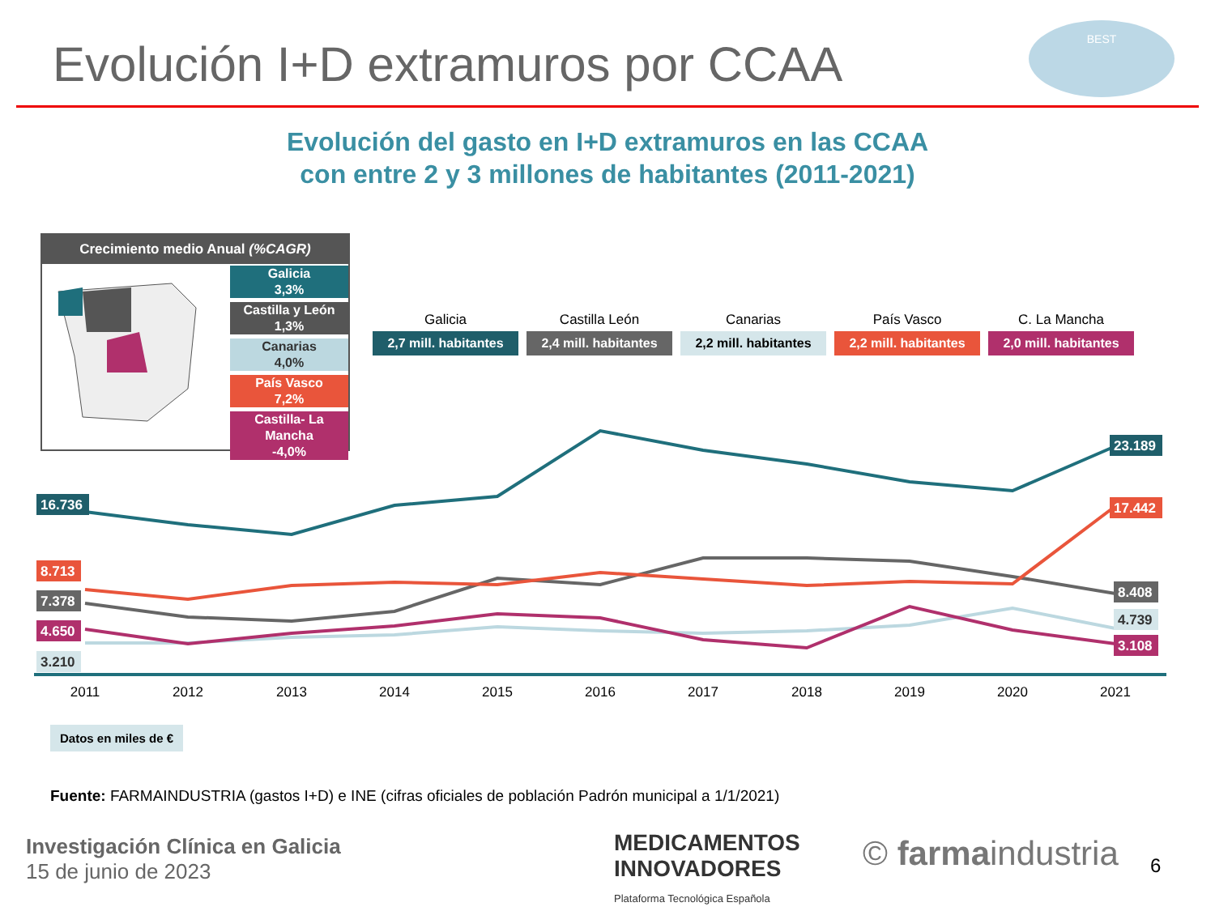Evolución I+D extramuros por CCAA
BEST
Evolución del gasto en I+D extramuros en las CCAA
con entre 2 y 3 millones de habitantes (2011-2021)
Crecimiento medio Anual (%CAGR)
Galicia
3,3%
Castilla y León
1,3%
Canarias
4,0%
País Vasco
7,2%
Castilla- La Mancha
-4,0%
Galicia
2,7 mill. habitantes
Castilla León
2,4 mill. habitantes
Canarias
2,2 mill. habitantes
País Vasco
2,2 mill. habitantes
C. La Mancha
2,0 mill. habitantes
2011
2012
2013
2014
2015
2016
2017
2018
2019
2020
2021
16.736
8.713
7.378
4.650
3.210
23.189
17.442
8.408
4.739
3.108
Datos en miles de €
Fuente: FARMAINDUSTRIA (gastos I+D) e INE (cifras oficiales de población Padrón municipal a 1/1/2021)
Investigación Clínica en Galicia
15 de junio de 2023
MEDICAMENTOS
INNOVADORES
Plataforma Tecnológica Española
© farmaindustria 6